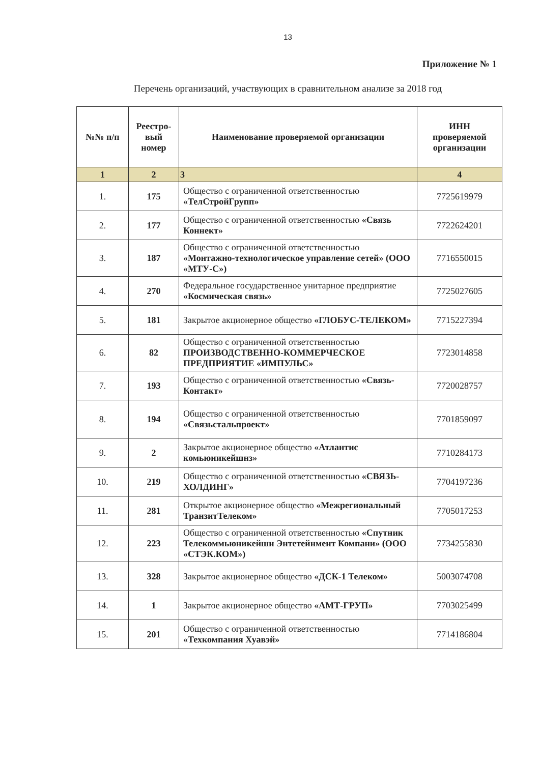13
Приложение № 1
Перечень организаций, участвующих в сравнительном анализе за 2018 год
| №№ п/п | Реестро-вый номер | Наименование проверяемой организации | ИНН проверяемой организации |
| --- | --- | --- | --- |
| 1 | 2 | 3 | 4 |
| 1. | 175 | Общество с ограниченной ответственностью «ТелСтройГрупп» | 7725619979 |
| 2. | 177 | Общество с ограниченной ответственностью «Связь Коннект» | 7722624201 |
| 3. | 187 | Общество с ограниченной ответственностью «Монтажно-технологическое управление сетей» (ООО «МТУ-С») | 7716550015 |
| 4. | 270 | Федеральное государственное унитарное предприятие «Космическая связь» | 7725027605 |
| 5. | 181 | Закрытое акционерное общество «ГЛОБУС-ТЕЛЕКОМ» | 7715227394 |
| 6. | 82 | Общество с ограниченной ответственностью ПРОИЗВОДСТВЕННО-КОММЕРЧЕСКОЕ ПРЕДПРИЯТИЕ «ИМПУЛЬС» | 7723014858 |
| 7. | 193 | Общество с ограниченной ответственностью «Связь-Контакт» | 7720028757 |
| 8. | 194 | Общество с ограниченной ответственностью «Связьстальпроект» | 7701859097 |
| 9. | 2 | Закрытое акционерное общество «Атлантис комьюникейшнз» | 7710284173 |
| 10. | 219 | Общество с ограниченной ответственностью «СВЯЗЬ-ХОЛДИНГ» | 7704197236 |
| 11. | 281 | Открытое акционерное общество «Межрегиональный ТранзитТелеком» | 7705017253 |
| 12. | 223 | Общество с ограниченной ответственностью «Спутник Телекоммьюникейшн Энтетейнмент Компани» (ООО «СТЭК.КОМ») | 7734255830 |
| 13. | 328 | Закрытое акционерное общество «ДСК-1 Телеком» | 5003074708 |
| 14. | 1 | Закрытое акционерное общество «АМТ-ГРУП» | 7703025499 |
| 15. | 201 | Общество с ограниченной ответственностью «Техкомпания Хуавэй» | 7714186804 |